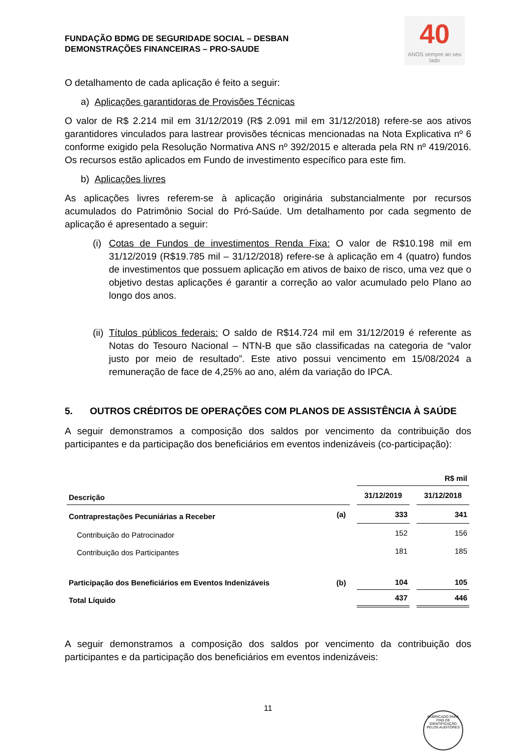40
ANOS sempre ao seu lado
FUNDAÇÃO BDMG DE SEGURIDADE SOCIAL – DESBAN
DEMONSTRAÇÕES FINANCEIRAS – PRO-SAUDE
O detalhamento de cada aplicação é feito a seguir:
a) Aplicações garantidoras de Provisões Técnicas
O valor de R$ 2.214 mil em 31/12/2019 (R$ 2.091 mil em 31/12/2018) refere-se aos ativos garantidores vinculados para lastrear provisões técnicas mencionadas na Nota Explicativa nº 6 conforme exigido pela Resolução Normativa ANS nº 392/2015 e alterada pela RN nº 419/2016. Os recursos estão aplicados em Fundo de investimento específico para este fim.
b) Aplicações livres
As aplicações livres referem-se à aplicação originária substancialmente por recursos acumulados do Patrimônio Social do Pró-Saúde. Um detalhamento por cada segmento de aplicação é apresentado a seguir:
(i)
Cotas de Fundos de investimentos Renda Fixa: O valor de R$10.198 mil em 31/12/2019 (R$19.785 mil – 31/12/2018) refere-se à aplicação em 4 (quatro) fundos de investimentos que possuem aplicação em ativos de baixo de risco, uma vez que o objetivo destas aplicações é garantir a correção ao valor acumulado pelo Plano ao longo dos anos.
(ii)
Títulos públicos federais: O saldo de R$14.724 mil em 31/12/2019 é referente as Notas do Tesouro Nacional – NTN-B que são classificadas na categoria de “valor justo por meio de resultado”. Este ativo possui vencimento em 15/08/2024 a remuneração de face de 4,25% ao ano, além da variação do IPCA.
5. OUTROS CRÉDITOS DE OPERAÇÕES COM PLANOS DE ASSISTÊNCIA À SAÚDE
A seguir demonstramos a composição dos saldos por vencimento da contribuição dos participantes e da participação dos beneficiários em eventos indenizáveis (co-participação):
| | | R$ mil | |
| Descrição | | 31/12/2019 | 31/12/2018 |
| Contraprestações Pecuniárias a Receber | (a) | 333 | 341 |
| Contribuição do Patrocinador | | 152 | 156 |
| Contribuição dos Participantes | | 181 | 185 |
| Participação dos Beneficiários em Eventos Indenizáveis | (b) | 104 | 105 |
| Total Líquido | | 437 | 446 |
A seguir demonstramos a composição dos saldos por vencimento da contribuição dos participantes e da participação dos beneficiários em eventos indenizáveis:
11
RUBRICADO PARA FINS DE IDENTIFICAÇÃO
PELOS AUDITORES